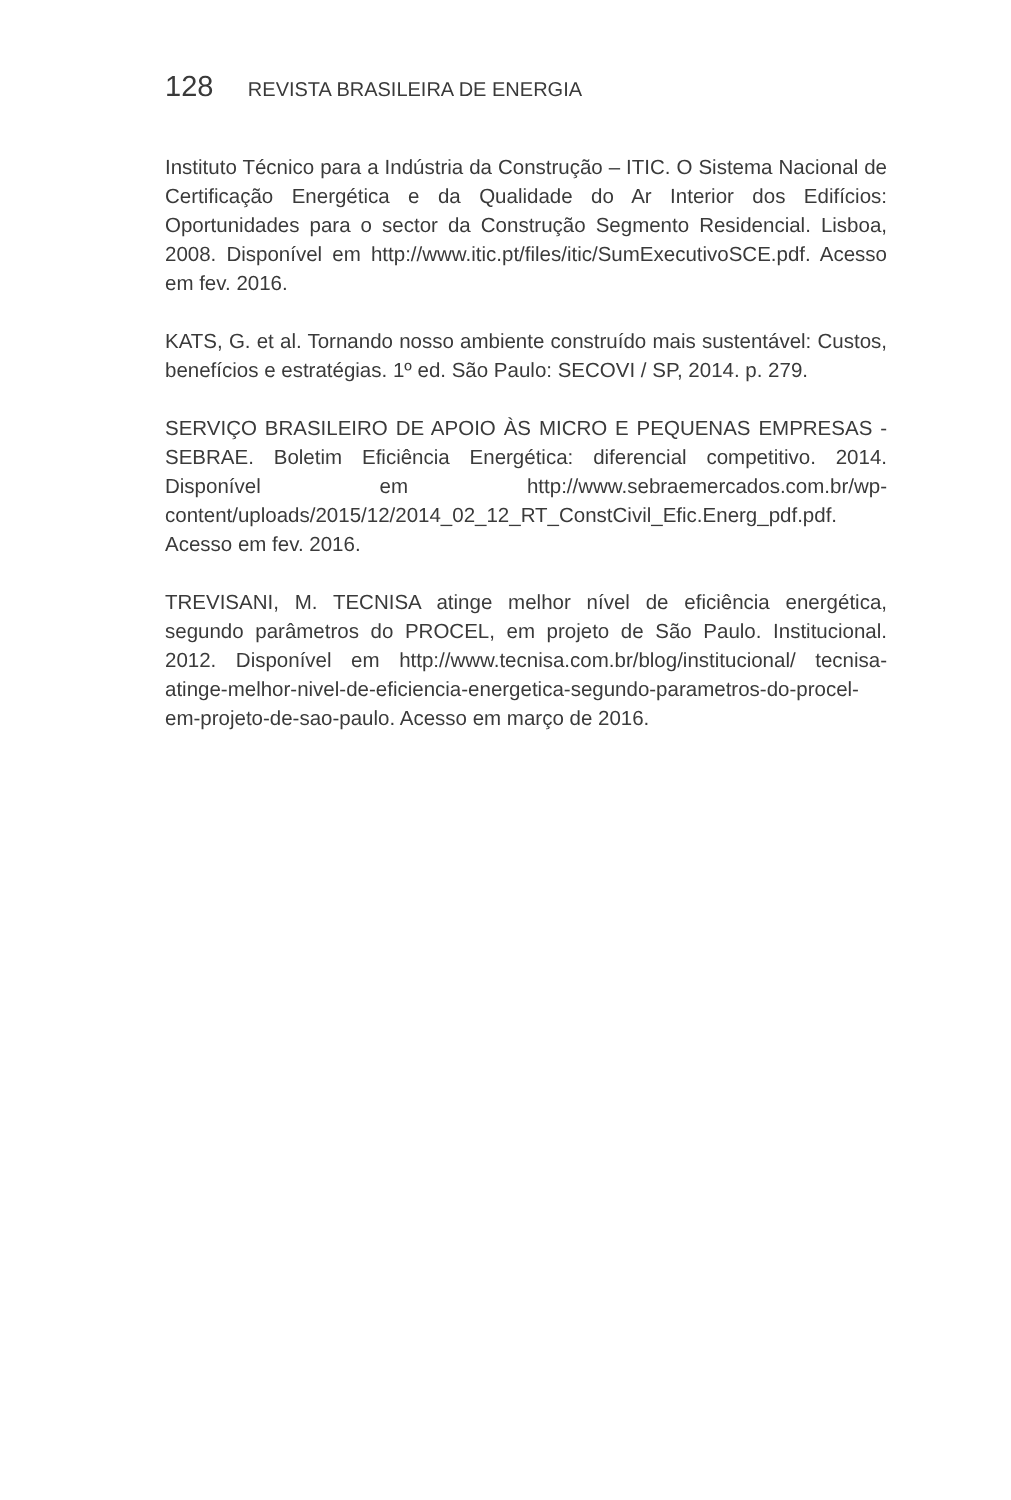128 REVISTA BRASILEIRA DE ENERGIA
Instituto Técnico para a Indústria da Construção – ITIC. O Sistema Nacional de Certificação Energética e da Qualidade do Ar Interior dos Edifícios: Oportunidades para o sector da Construção Segmento Residencial. Lisboa, 2008. Disponível em http://www.itic.pt/files/itic/SumExecutivoSCE.pdf. Acesso em fev. 2016.
KATS, G. et al. Tornando nosso ambiente construído mais sustentável: Custos, benefícios e estratégias. 1º ed. São Paulo: SECOVI / SP, 2014. p. 279.
SERVIÇO BRASILEIRO DE APOIO ÀS MICRO E PEQUENAS EMPRESAS -SEBRAE. Boletim Eficiência Energética: diferencial competitivo. 2014. Disponível em http://www.sebraemercados.com.br/wp-content/uploads/2015/12/2014_02_12_RT_ConstCivil_Efic.Energ_pdf.pdf. Acesso em fev. 2016.
TREVISANI, M. TECNISA atinge melhor nível de eficiência energética, segundo parâmetros do PROCEL, em projeto de São Paulo. Institucional. 2012. Disponível em http://www.tecnisa.com.br/blog/institucional/ tecnisa-atinge-melhor-nivel-de-eficiencia-energetica-segundo-parametros-do-procel-em-projeto-de-sao-paulo. Acesso em março de 2016.